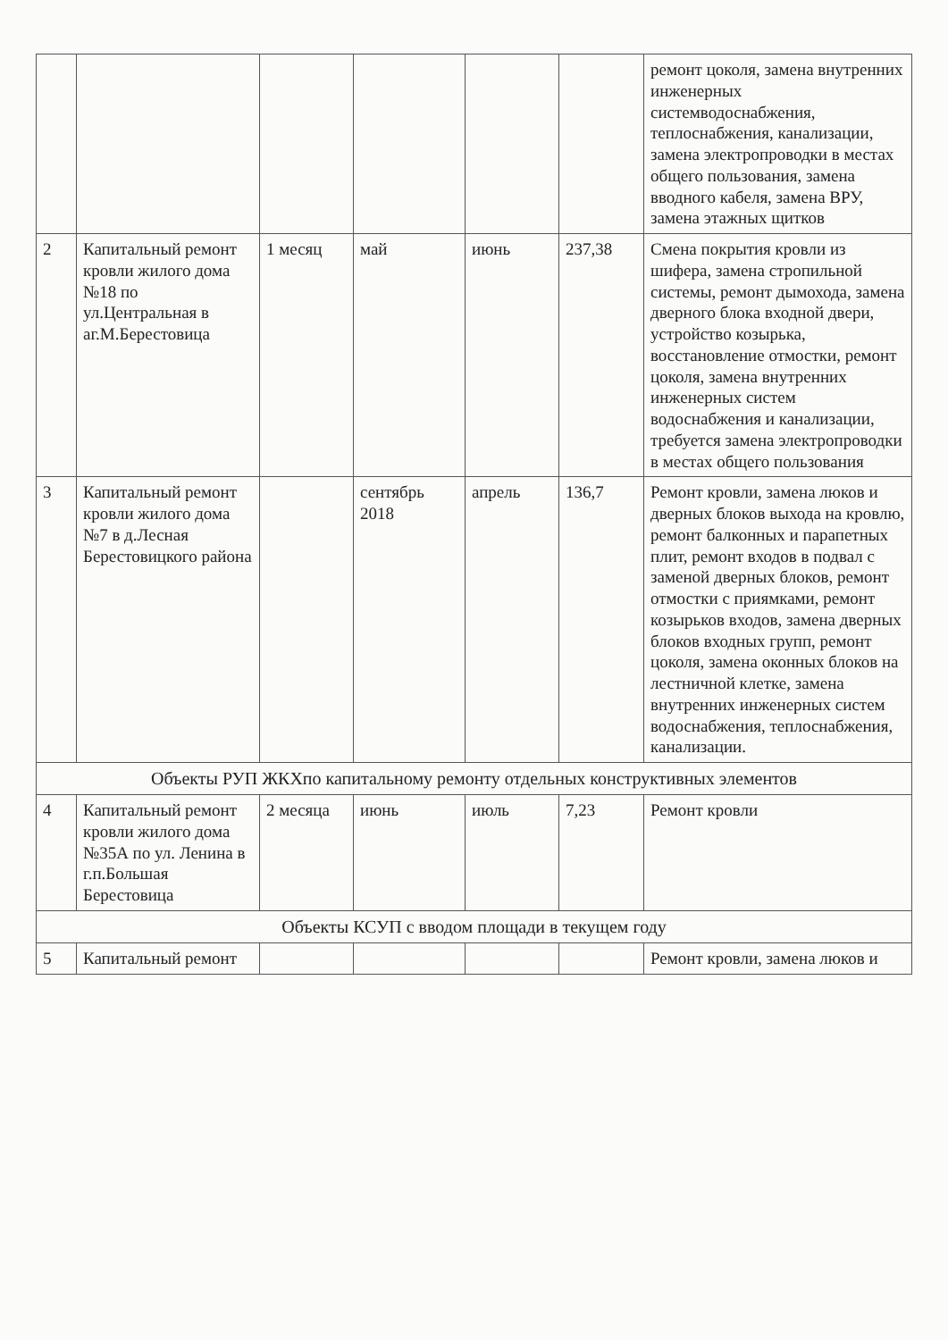| | | | | | | ремонт цоколя, замена внутренних инженерных системводоснабжения, теплоснабжения, канализации, замена электропроводки в местах общего пользования, замена вводного кабеля, замена ВРУ, замена этажных щитков |
| 2 | Капитальный ремонт кровли жилого дома №18 по ул.Центральная в аг.М.Берестовица | 1 месяц | май | июнь | 237,38 | Смена покрытия кровли из шифера, замена стропильной системы, ремонт дымохода, замена дверного блока входной двери, устройство козырька, восстановление отмостки, ремонт цоколя, замена внутренних инженерных систем водоснабжения и канализации, требуется замена электропроводки в местах общего пользования |
| 3 | Капитальный ремонт кровли жилого дома №7 в д.Лесная Берестовицкого района | | сентябрь 2018 | апрель | 136,7 | Ремонт кровли, замена люков и дверных блоков выхода на кровлю, ремонт балконных и парапетных плит, ремонт входов в подвал с заменой дверных блоков, ремонт отмостки с приямками, ремонт козырьков входов, замена дверных блоков входных групп, ремонт цоколя, замена оконных блоков на лестничной клетке, замена внутренних инженерных систем водоснабжения, теплоснабжения, канализации. |
| Объекты РУП ЖКХпо капитальному ремонту отдельных конструктивных элементов | | | | | | |
| 4 | Капитальный ремонт кровли жилого дома №35А по ул. Ленина в г.п.Большая Берестовица | 2 месяца | июнь | июль | 7,23 | Ремонт кровли |
| Объекты КСУП с вводом площади в текущем году | | | | | | |
| 5 | Капитальный ремонт | | | | | Ремонт кровли, замена люков и |